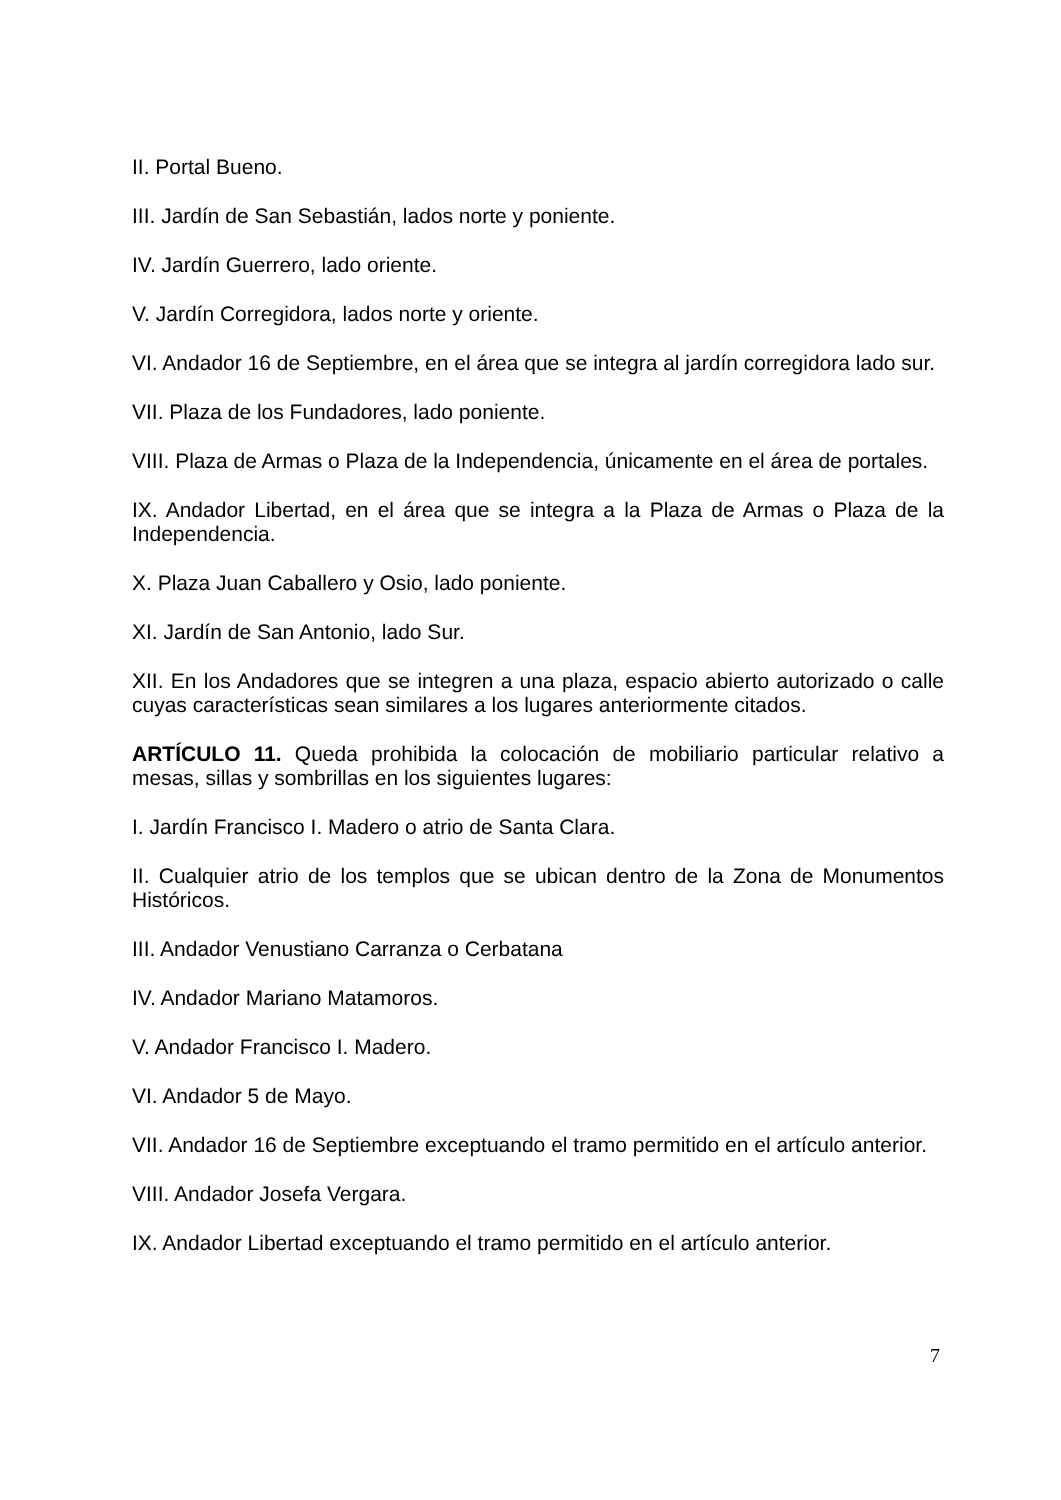II. Portal Bueno.
III. Jardín de San Sebastián, lados norte y poniente.
IV. Jardín Guerrero, lado oriente.
V. Jardín Corregidora, lados norte y oriente.
VI. Andador 16 de Septiembre, en el área que se integra al jardín corregidora lado sur.
VII. Plaza de los Fundadores, lado poniente.
VIII. Plaza de Armas o Plaza de la Independencia, únicamente en el área de portales.
IX. Andador Libertad, en el área que se integra a la Plaza de Armas o Plaza de la Independencia.
X. Plaza Juan Caballero y Osio, lado poniente.
XI. Jardín de San Antonio, lado Sur.
XII. En los Andadores que se integren a una plaza, espacio abierto autorizado o calle cuyas características sean similares a los lugares anteriormente citados.
ARTÍCULO 11. Queda prohibida la colocación de mobiliario particular relativo a mesas, sillas y sombrillas en los siguientes lugares:
I. Jardín Francisco I. Madero o atrio de Santa Clara.
II. Cualquier atrio de los templos que se ubican dentro de la Zona de Monumentos Históricos.
III. Andador Venustiano Carranza o Cerbatana
IV. Andador Mariano Matamoros.
V. Andador Francisco I. Madero.
VI. Andador 5 de Mayo.
VII. Andador 16 de Septiembre exceptuando el tramo permitido en el artículo anterior.
VIII. Andador Josefa Vergara.
IX. Andador Libertad exceptuando el tramo permitido en el artículo anterior.
7